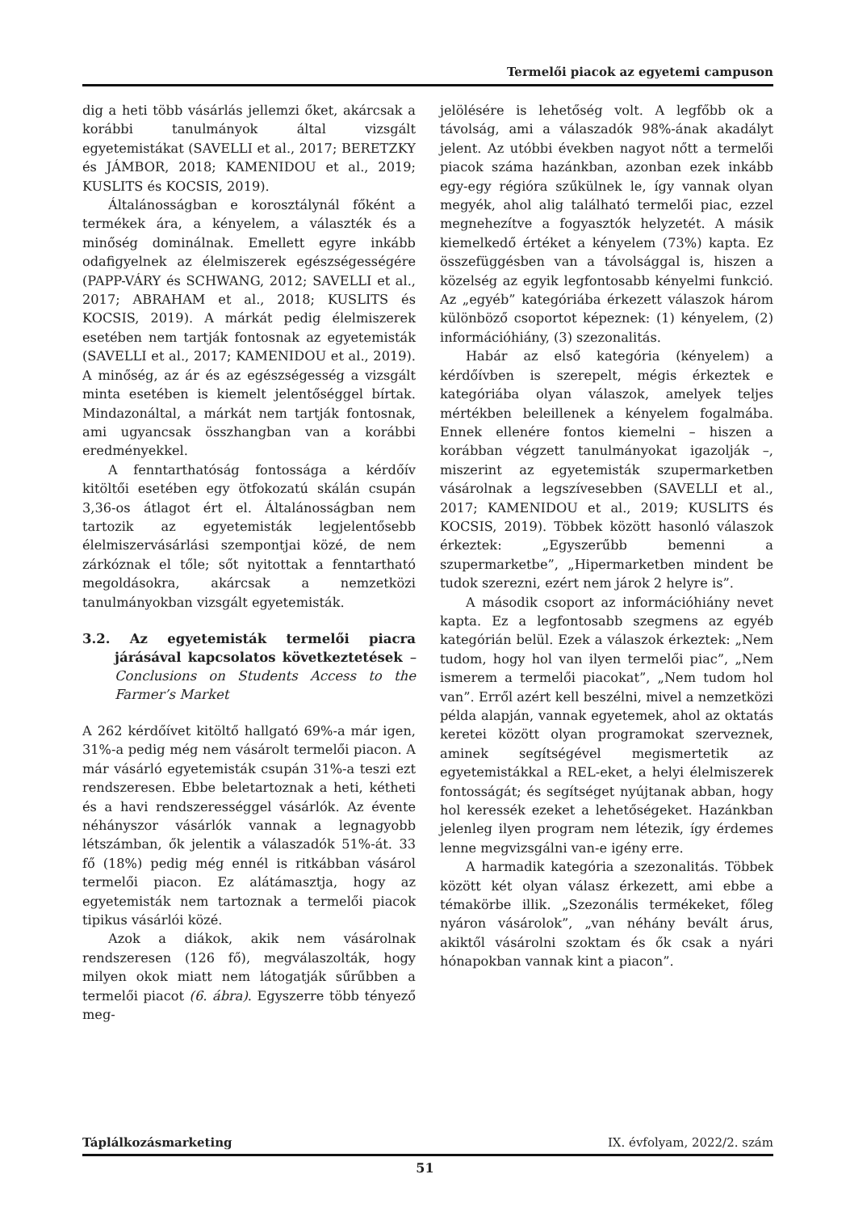Termelői piacok az egyetemi campuson
dig a heti több vásárlás jellemzi őket, akárcsak a korábbi tanulmányok által vizsgált egyetemistákat (SAVELLI et al., 2017; BERETZKY és JÁMBOR, 2018; KAMENIDOU et al., 2019; KUSLITS és KOCSIS, 2019).
Általánosságban e korosztálynál főként a termékek ára, a kényelem, a választék és a minőség dominálnak. Emellett egyre inkább odafigyelnek az élelmiszerek egészségességére (PAPP-VÁRY és SCHWANG, 2012; SAVELLI et al., 2017; ABRAHAM et al., 2018; KUSLITS és KOCSIS, 2019). A márkát pedig élelmiszerek esetében nem tartják fontosnak az egyetemisták (SAVELLI et al., 2017; KAMENIDOU et al., 2019). A minőség, az ár és az egészségesség a vizsgált minta esetében is kiemelt jelentőséggel bírtak. Mindazonáltal, a márkát nem tartják fontosnak, ami ugyancsak összhangban van a korábbi eredményekkel.
A fenntarthatóság fontossága a kérdőív kitöltői esetében egy ötfokozatú skálán csupán 3,36-os átlagot ért el. Általánosságban nem tartozik az egyetemisták legjelentősebb élelmiszervásárlási szempontjai közé, de nem zárkóznak el tőle; sőt nyitottak a fenntartható megoldásokra, akárcsak a nemzetközi tanulmányokban vizsgált egyetemisták.
3.2. Az egyetemisták termelői piacra járásával kapcsolatos következtetések – Conclusions on Students Access to the Farmer’s Market
A 262 kérdőívet kitöltő hallgató 69%-a már igen, 31%-a pedig még nem vásárolt termelői piacon. A már vásárló egyetemisták csupán 31%-a teszi ezt rendszeresen. Ebbe beletartoznak a heti, kétheti és a havi rendszerességgel vásárlók. Az évente néhányszor vásárlók vannak a legnagyobb létszámban, ők jelentik a válaszadók 51%-át. 33 fő (18%) pedig még ennél is ritkábban vásárol termelői piacon. Ez alátámasztja, hogy az egyetemisták nem tartoznak a termelői piacok tipikus vásárlói közé.
Azok a diákok, akik nem vásárolnak rendszeresen (126 fő), megválaszolták, hogy milyen okok miatt nem látogatják sűrűbben a termelői piacot (6. ábra). Egyszerre több tényező meg-
jelölésére is lehetőség volt. A legfőbb ok a távolság, ami a válaszadók 98%-ának akadályt jelent. Az utóbbi években nagyot nőtt a termelői piacok száma hazánkban, azonban ezek inkább egy-egy régióra szűkülnek le, így vannak olyan megyék, ahol alig található termelői piac, ezzel megnehezítve a fogyasztók helyzetét. A másik kiemelkedő értéket a kényelem (73%) kapta. Ez összefüggésben van a távolsággal is, hiszen a közelség az egyik legfontosabb kényelmi funkció. Az „egyéb” kategóriába érkezett válaszok három különböző csoportot képeznek: (1) kényelem, (2) információhiány, (3) szezonalitás.
Habár az első kategória (kényelem) a kérdőívben is szerepelt, mégis érkeztek e kategóriába olyan válaszok, amelyek teljes mértékben beleillenek a kényelem fogalmába. Ennek ellenére fontos kiemelni – hiszen a korábban végzett tanulmányokat igazolják –, miszerint az egyetemisták szupermarketben vásárolnak a legszívesebben (SAVELLI et al., 2017; KAMENIDOU et al., 2019; KUSLITS és KOCSIS, 2019). Többek között hasonló válaszok érkeztek: „Egyszerűbb bemenni a szupermarketbe”, „Hipermarketben mindent be tudok szerezni, ezért nem járok 2 helyre is”.
A második csoport az információhiány nevet kapta. Ez a legfontosabb szegmens az egyéb kategórián belül. Ezek a válaszok érkeztek: „Nem tudom, hogy hol van ilyen termelői piac”, „Nem ismerem a termelői piacokat”, „Nem tudom hol van”. Erről azért kell beszélni, mivel a nemzetközi példa alapján, vannak egyetemek, ahol az oktatás keretei között olyan programokat szerveznek, aminek segítségével megismertetik az egyetemistákkal a REL-eket, a helyi élelmiszerek fontosságát; és segítséget nyújtanak abban, hogy hol keressék ezeket a lehetőségeket. Hazánkban jelenleg ilyen program nem létezik, így érdemes lenne megvizsgálni van-e igény erre.
A harmadik kategória a szezonalitás. Többek között két olyan válasz érkezett, ami ebbe a témakörbe illik. „Szezonális termékeket, főleg nyáron vásárolok”, „van néhány bevált árus, akiktől vásárolni szoktam és ők csak a nyári hónapokban vannak kint a piacon”.
Táplálkozásmarketing IX. évfolyam, 2022/2. szám
51